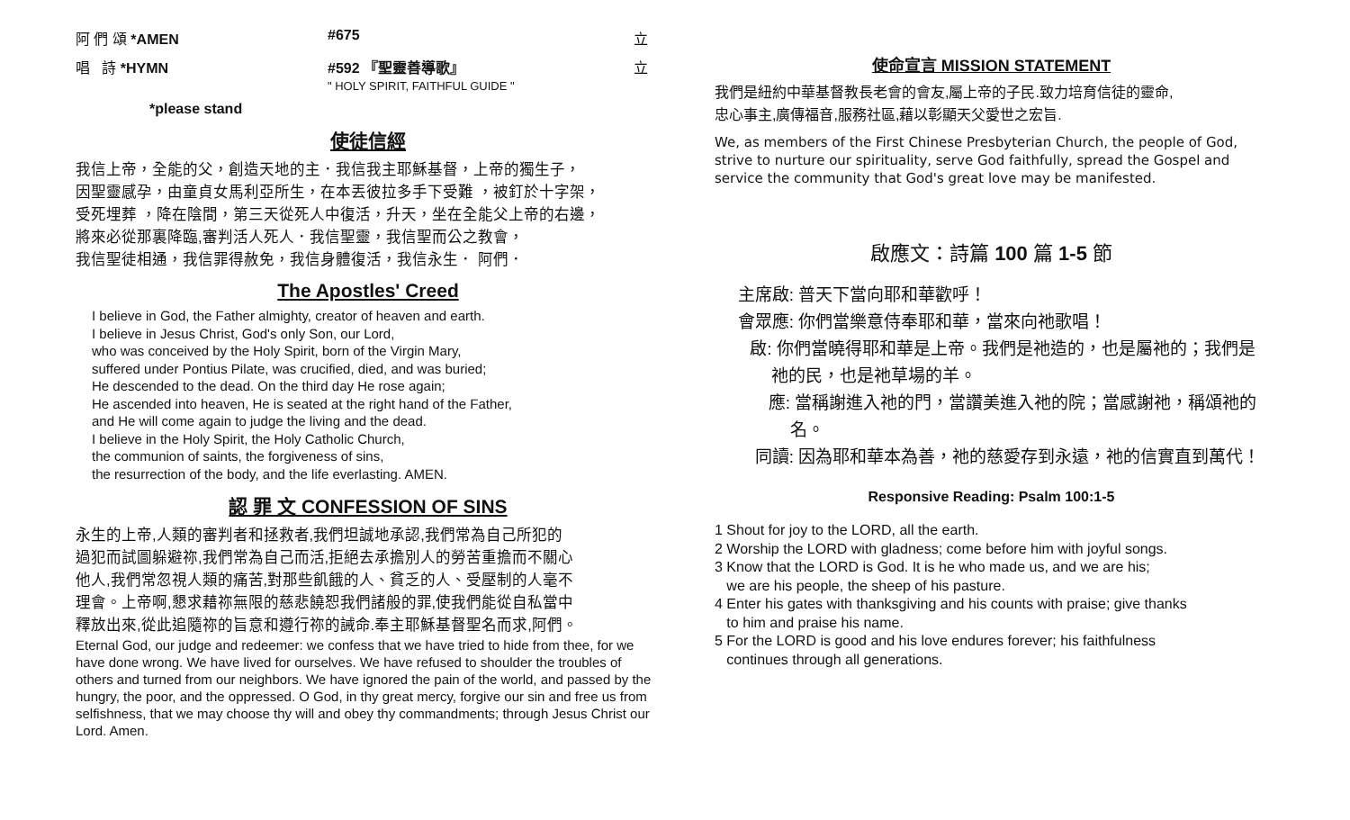阿 們 頌 *AMEN #675 立
唱 詩 *HYMN #592 『聖靈善導歌』
" HOLY SPIRIT, FAITHFUL GUIDE " 立
*please stand
使徒信經
我信上帝，全能的父，創造天地的主．我信我主耶穌基督，上帝的獨生子，
因聖靈感孕，由童貞女馬利亞所生，在本丟彼拉多手下受難 ，被釘於十字架，
受死埋葬 ，降在陰間，第三天從死人中復活，升天，坐在全能父上帝的右邊，
將來必從那裏降臨,審判活人死人．我信聖靈，我信聖而公之教會，
我信聖徒相通，我信罪得赦免，我信身體復活，我信永生． 阿們．
The Apostles' Creed
I believe in God, the Father almighty, creator of heaven and earth.
I believe in Jesus Christ, God's only Son, our Lord,
who was conceived by the Holy Spirit, born of the Virgin Mary,
suffered under Pontius Pilate, was crucified, died, and was buried;
He descended to the dead. On the third day He rose again;
He ascended into heaven, He is seated at the right hand of the Father,
and He will come again to judge the living and the dead.
I believe in the Holy Spirit, the Holy Catholic Church,
the communion of saints, the forgiveness of sins,
the resurrection of the body, and the life everlasting. AMEN.
認 罪 文 CONFESSION OF SINS
永生的上帝,人類的審判者和拯救者,我們坦誠地承認,我們常為自己所犯的
過犯而試圖躲避祢,我們常為自己而活,拒絕去承擔別人的勞苦重擔而不關心
他人,我們常忽視人類的痛苦,對那些飢餓的人、貧乏的人、受壓制的人毫不
理會。上帝啊,懇求藉祢無限的慈悲饒恕我們諸般的罪,使我們能從自私當中
釋放出來,從此追隨祢的旨意和遵行祢的誡命.奉主耶穌基督聖名而求,阿們。
Eternal God, our judge and redeemer: we confess that we have tried to hide from thee, for we have done wrong. We have lived for ourselves. We have refused to shoulder the troubles of others and turned from our neighbors. We have ignored the pain of the world, and passed by the hungry, the poor, and the oppressed. O God, in thy great mercy, forgive our sin and free us from selfishness, that we may choose thy will and obey thy commandments; through Jesus Christ our Lord. Amen.
使命宣言 MISSION STATEMENT
我們是紐約中華基督教長老會的會友,屬上帝的子民.致力培育信徒的靈命,
忠心事主,廣傳福音,服務社區,藉以彰顯天父愛世之宏旨.
We, as members of the First Chinese Presbyterian Church, the people of God, strive to nurture our spirituality, serve God faithfully, spread the Gospel and service the community that God's great love may be manifested.
啟應文：詩篇 100 篇 1-5 節
主席啟: 普天下當向耶和華歡呼！
會眾應: 你們當樂意侍奉耶和華，當來向祂歌唱！
啟: 你們當曉得耶和華是上帝。我們是祂造的，也是屬祂的；我們是祂的民，也是祂草場的羊。
應: 當稱謝進入祂的門，當讚美進入祂的院；當感謝祂，稱頌祂的名。
同讀: 因為耶和華本為善，祂的慈愛存到永遠，祂的信實直到萬代！
Responsive Reading: Psalm 100:1-5
1 Shout for joy to the LORD, all the earth.
2 Worship the LORD with gladness; come before him with joyful songs.
3 Know that the LORD is God. It is he who made us, and we are his;
we are his people, the sheep of his pasture.
4 Enter his gates with thanksgiving and his counts with praise; give thanks
to him and praise his name.
5 For the LORD is good and his love endures forever; his faithfulness
continues through all generations.